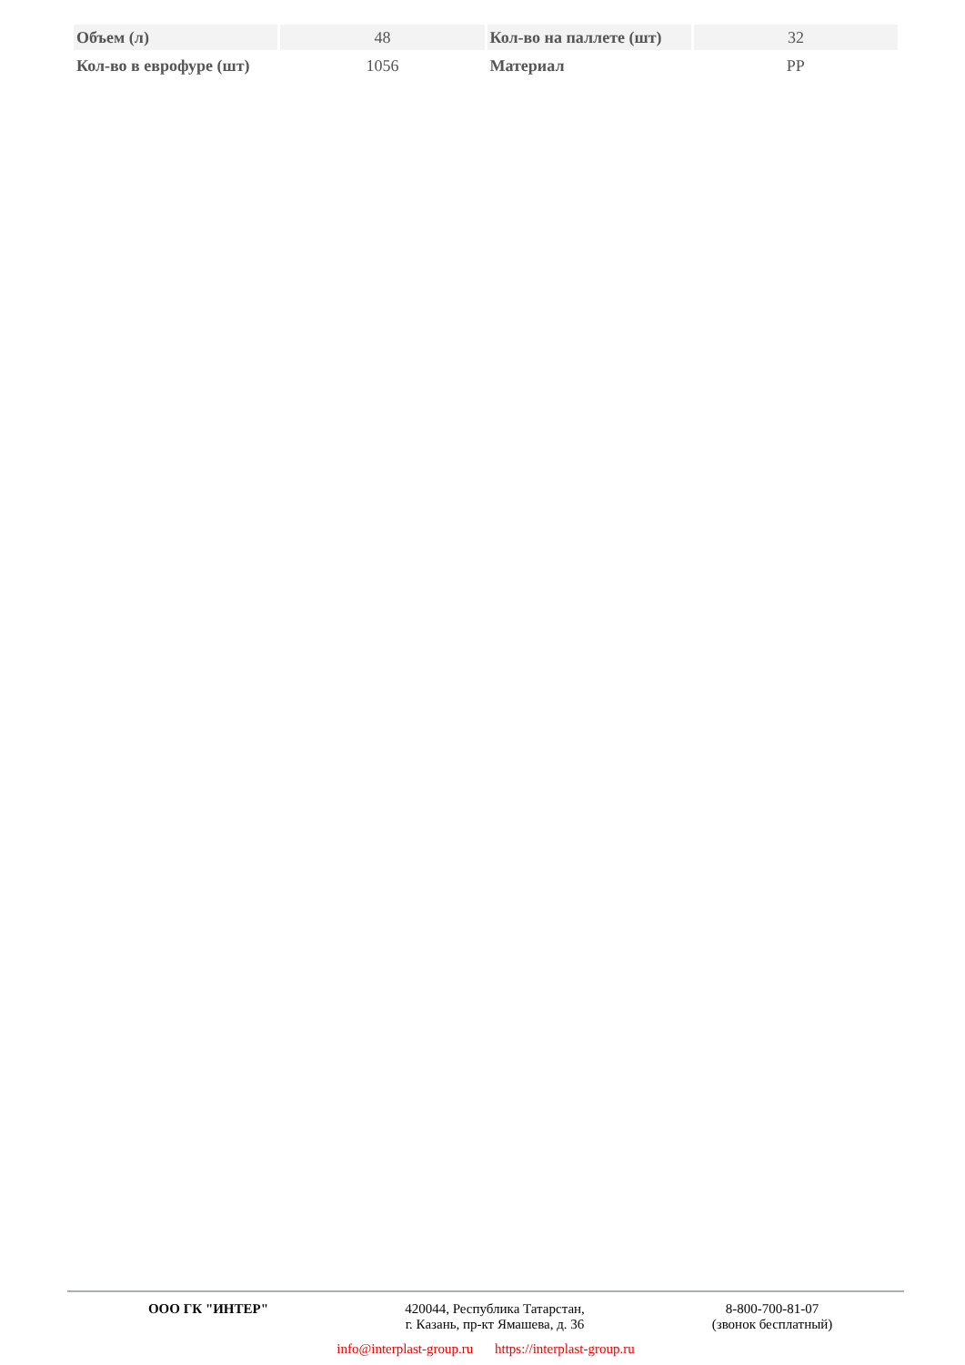| Объем (л) | 48 | Кол-во на паллете (шт) | 32 |
| Кол-во в еврофуре (шт) | 1056 | Материал | PP |
ООО ГК "ИНТЕР" 420044, Республика Татарстан,
г. Казань, пр-кт Ямашева, д. 36
8-800-700-81-07
(звонок бесплатный)
info@interplast-group.ru https://interplast-group.ru